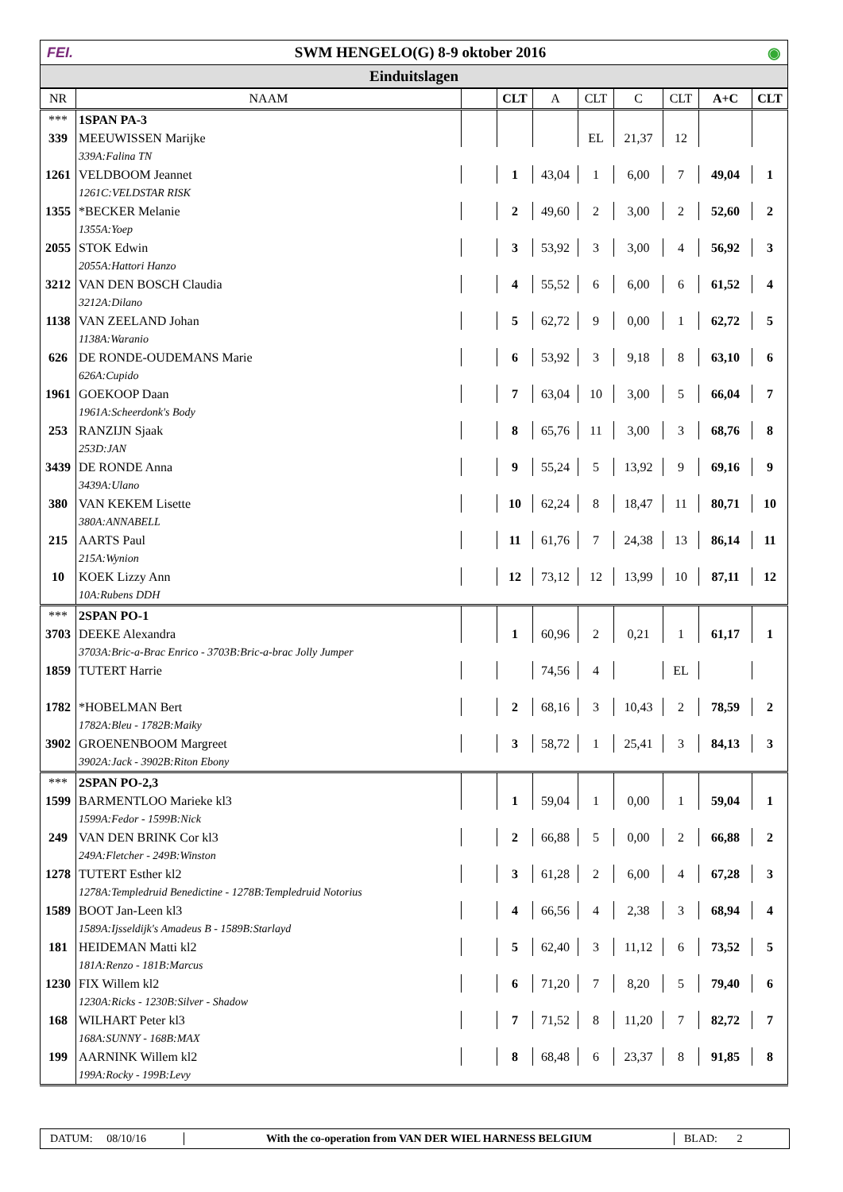FEI. SWM HENGELO(G) 8-9 oktober 2016 ◉
Einduitslagen
| NR | NAAM | | CLT | A | CLT | C | CLT | A+C | CLT |
| --- | --- | --- | --- | --- | --- | --- | --- | --- | --- |
| *** | 1SPAN PA-3 | | | | | | | | |
| 339 | MEEUWISSEN Marijke | | | | EL | 21,37 | 12 | | |
| | 339A:Falina TN | | | | | | | | |
| 1261 | VELDBOOM Jeannet | | 1 | 43,04 | 1 | 6,00 | 7 | 49,04 | 1 |
| | 1261C:VELDSTAR RISK | | | | | | | | |
| 1355 | *BECKER Melanie | | 2 | 49,60 | 2 | 3,00 | 2 | 52,60 | 2 |
| | 1355A:Yoep | | | | | | | | |
| 2055 | STOK Edwin | | 3 | 53,92 | 3 | 3,00 | 4 | 56,92 | 3 |
| | 2055A:Hattori Hanzo | | | | | | | | |
| 3212 | VAN DEN BOSCH Claudia | | 4 | 55,52 | 6 | 6,00 | 6 | 61,52 | 4 |
| | 3212A:Dilano | | | | | | | | |
| 1138 | VAN ZEELAND Johan | | 5 | 62,72 | 9 | 0,00 | 1 | 62,72 | 5 |
| | 1138A:Waranio | | | | | | | | |
| 626 | DE RONDE-OUDEMANS Marie | | 6 | 53,92 | 3 | 9,18 | 8 | 63,10 | 6 |
| | 626A:Cupido | | | | | | | | |
| 1961 | GOEKOOP Daan | | 7 | 63,04 | 10 | 3,00 | 5 | 66,04 | 7 |
| | 1961A:Scheerdonk's Body | | | | | | | | |
| 253 | RANZIJN Sjaak | | 8 | 65,76 | 11 | 3,00 | 3 | 68,76 | 8 |
| | 253D:JAN | | | | | | | | |
| 3439 | DE RONDE Anna | | 9 | 55,24 | 5 | 13,92 | 9 | 69,16 | 9 |
| | 3439A:Ulano | | | | | | | | |
| 380 | VAN KEKEM Lisette | | 10 | 62,24 | 8 | 18,47 | 11 | 80,71 | 10 |
| | 380A:ANNABELL | | | | | | | | |
| 215 | AARTS Paul | | 11 | 61,76 | 7 | 24,38 | 13 | 86,14 | 11 |
| | 215A:Wynion | | | | | | | | |
| 10 | KOEK Lizzy Ann | | 12 | 73,12 | 12 | 13,99 | 10 | 87,11 | 12 |
| | 10A:Rubens DDH | | | | | | | | |
| *** | 2SPAN PO-1 | | | | | | | | |
| 3703 | DEEKE Alexandra | | 1 | 60,96 | 2 | 0,21 | 1 | 61,17 | 1 |
| | 3703A:Bric-a-Brac Enrico - 3703B:Bric-a-brac Jolly Jumper | | | | | | | | |
| 1859 | TUTERT Harrie | | | 74,56 | 4 | | EL | | |
| 1782 | *HOBELMAN Bert | | 2 | 68,16 | 3 | 10,43 | 2 | 78,59 | 2 |
| | 1782A:Bleu - 1782B:Maiky | | | | | | | | |
| 3902 | GROENENBOOM Margreet | | 3 | 58,72 | 1 | 25,41 | 3 | 84,13 | 3 |
| | 3902A:Jack - 3902B:Riton Ebony | | | | | | | | |
| *** | 2SPAN PO-2,3 | | | | | | | | |
| 1599 | BARMENTLOO Marieke kl3 | | 1 | 59,04 | 1 | 0,00 | 1 | 59,04 | 1 |
| | 1599A:Fedor - 1599B:Nick | | | | | | | | |
| 249 | VAN DEN BRINK Cor kl3 | | 2 | 66,88 | 5 | 0,00 | 2 | 66,88 | 2 |
| | 249A:Fletcher - 249B:Winston | | | | | | | | |
| 1278 | TUTERT Esther kl2 | | 3 | 61,28 | 2 | 6,00 | 4 | 67,28 | 3 |
| | 1278A:Templedruid Benedictine - 1278B:Templedruid Notorius | | | | | | | | |
| 1589 | BOOT Jan-Leen kl3 | | 4 | 66,56 | 4 | 2,38 | 3 | 68,94 | 4 |
| | 1589A:Ijsseldijk's Amadeus B - 1589B:Starlayd | | | | | | | | |
| 181 | HEIDEMAN Matti kl2 | | 5 | 62,40 | 3 | 11,12 | 6 | 73,52 | 5 |
| | 181A:Renzo - 181B:Marcus | | | | | | | | |
| 1230 | FIX Willem kl2 | | 6 | 71,20 | 7 | 8,20 | 5 | 79,40 | 6 |
| | 1230A:Ricks - 1230B:Silver - Shadow | | | | | | | | |
| 168 | WILHART Peter kl3 | | 7 | 71,52 | 8 | 11,20 | 7 | 82,72 | 7 |
| | 168A:SUNNY - 168B:MAX | | | | | | | | |
| 199 | AARNINK Willem kl2 | | 8 | 68,48 | 6 | 23,37 | 8 | 91,85 | 8 |
| | 199A:Rocky - 199B:Levy | | | | | | | | |
DATUM: 08/10/16
With the co-operation from VAN DER WIEL HARNESS BELGIUM
BLAD: 2